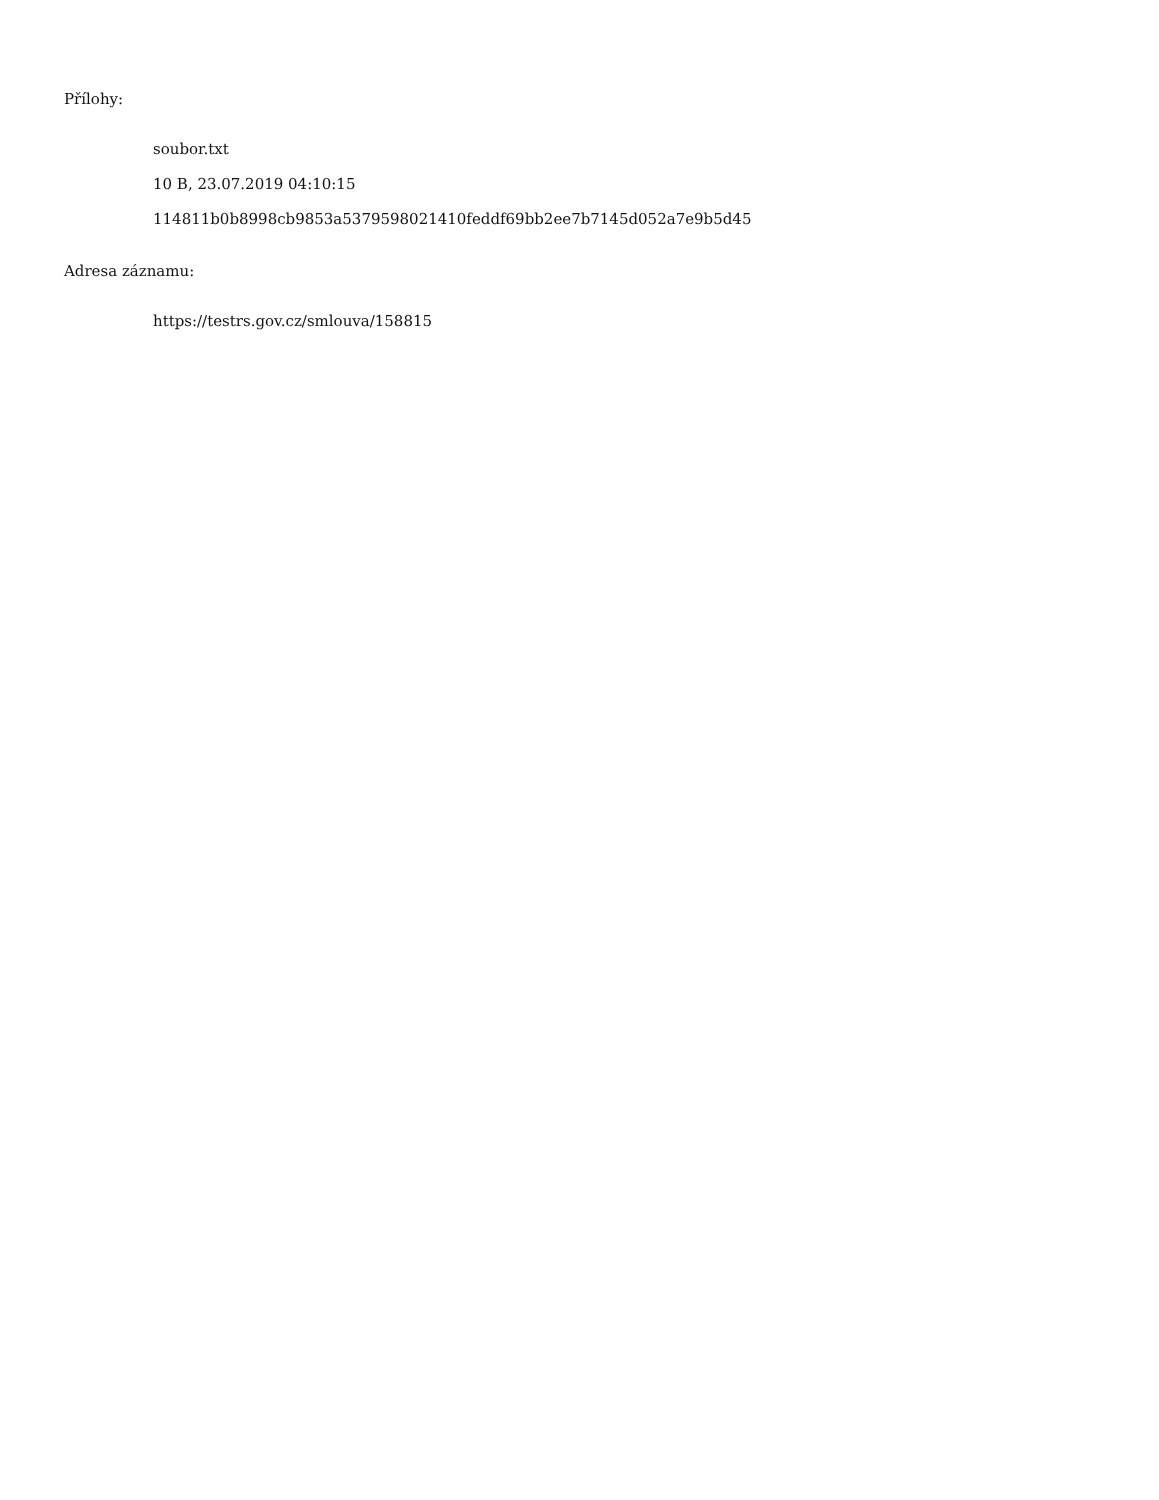Přílohy:
soubor.txt
10 B, 23.07.2019 04:10:15
114811b0b8998cb9853a5379598021410feddf69bb2ee7b7145d052a7e9b5d45
Adresa záznamu:
https://testrs.gov.cz/smlouva/158815